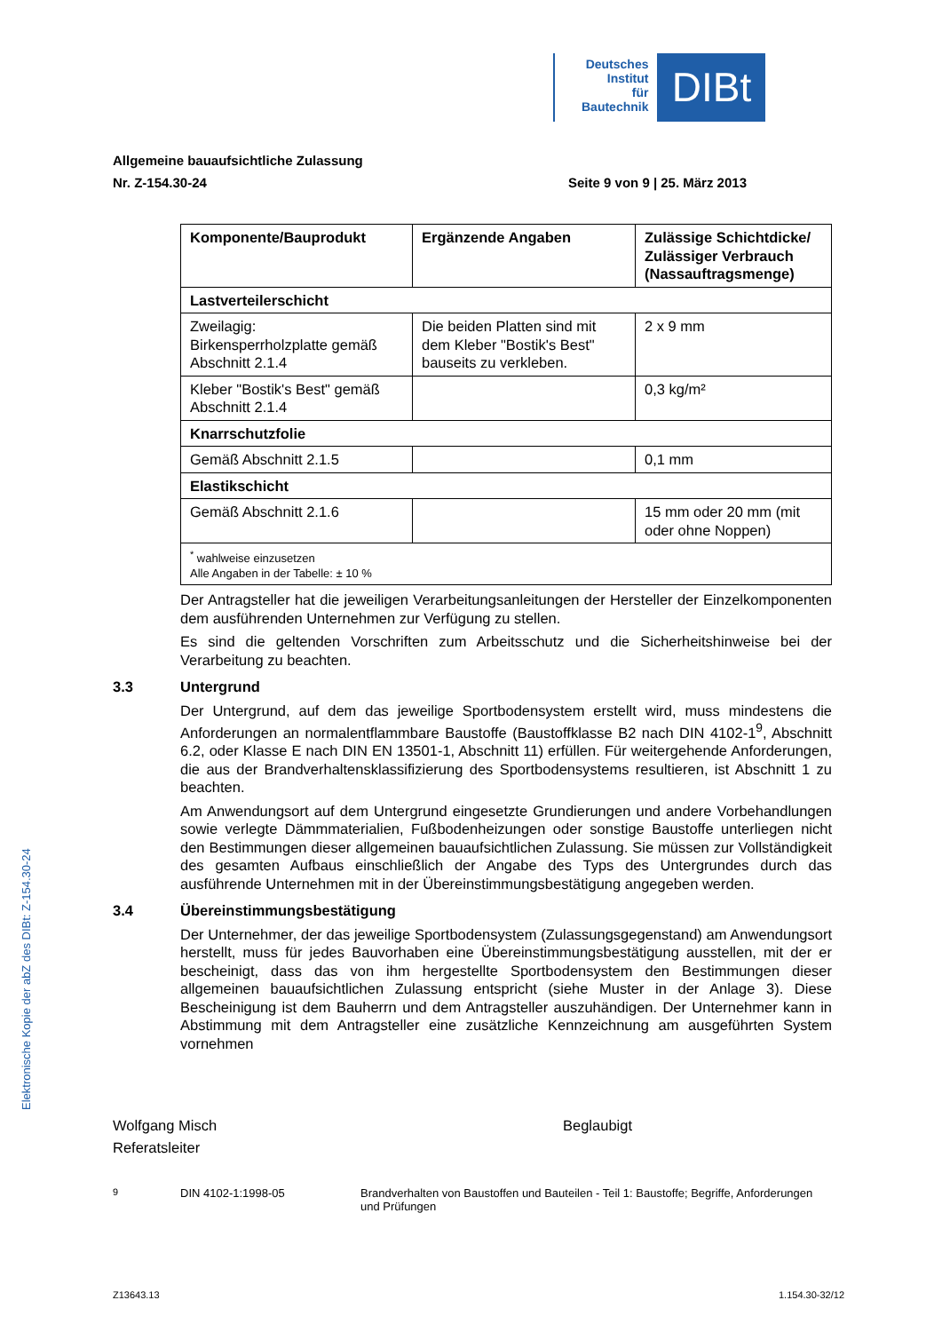Deutsches
Institut
für
Bautechnik
DIBt
Allgemeine bauaufsichtliche Zulassung
Nr. Z-154.30-24 Seite 9 von 9 | 25. März 2013
| Komponente/Bauprodukt | Ergänzende Angaben | Zulässige Schichtdicke/ Zulässiger Verbrauch (Nassauftragsmenge) |
| --- | --- | --- |
| Lastverteilerschicht | | |
| Zweilagig: Birkensperrholzplatte gemäß Abschnitt 2.1.4 | Die beiden Platten sind mit dem Kleber "Bostik's Best" bauseits zu verkleben. | 2 x 9 mm |
| Kleber "Bostik's Best" gemäß Abschnitt 2.1.4 | | 0,3 kg/m² |
| Knarrschutzfolie | | |
| Gemäß Abschnitt 2.1.5 | | 0,1 mm |
| Elastikschicht | | |
| Gemäß Abschnitt 2.1.6 | | 15 mm oder 20 mm (mit oder ohne Noppen) |
| <sup>*</sup> wahlweise einzusetzen Alle Angaben in der Tabelle: ± 10 % | | |
Der Antragsteller hat die jeweiligen Verarbeitungsanleitungen der Hersteller der Einzelkomponenten dem ausführenden Unternehmen zur Verfügung zu stellen.
Es sind die geltenden Vorschriften zum Arbeitsschutz und die Sicherheitshinweise bei der Verarbeitung zu beachten.
3.3 Untergrund
Der Untergrund, auf dem das jeweilige Sportbodensystem erstellt wird, muss mindestens die Anforderungen an normalentflammbare Baustoffe (Baustoffklasse B2 nach DIN 4102-1<sup>9</sup>, Abschnitt 6.2, oder Klasse E nach DIN EN 13501-1, Abschnitt 11) erfüllen. Für weitergehende Anforderungen, die aus der Brandverhaltensklassifizierung des Sportbodensystems resultieren, ist Abschnitt 1 zu beachten.
Am Anwendungsort auf dem Untergrund eingesetzte Grundierungen und andere Vorbehandlungen sowie verlegte Dämmmaterialien, Fußbodenheizungen oder sonstige Baustoffe unterliegen nicht den Bestimmungen dieser allgemeinen bauaufsichtlichen Zulassung. Sie müssen zur Vollständigkeit des gesamten Aufbaus einschließlich der Angabe des Typs des Untergrundes durch das ausführende Unternehmen mit in der Übereinstimmungsbestätigung angegeben werden.
3.4 Übereinstimmungsbestätigung
Der Unternehmer, der das jeweilige Sportbodensystem (Zulassungsgegenstand) am Anwendungsort herstellt, muss für jedes Bauvorhaben eine Übereinstimmungsbestätigung ausstellen, mit der er bescheinigt, dass das von ihm hergestellte Sportbodensystem den Bestimmungen dieser allgemeinen bauaufsichtlichen Zulassung entspricht (siehe Muster in der Anlage 3). Diese Bescheinigung ist dem Bauherrn und dem Antragsteller auszuhändigen. Der Unternehmer kann in Abstimmung mit dem Antragsteller eine zusätzliche Kennzeichnung am ausgeführten System vornehmen
Elektronische Kopie der abZ des DIBt: Z-154.30-24
Wolfgang Misch
Referatsleiter
Beglaubigt
<sup>9</sup> DIN 4102-1:1998-05 Brandverhalten von Baustoffen und Bauteilen - Teil 1: Baustoffe; Begriffe, Anforderungen und Prüfungen
Z13643.13 1.154.30-32/12